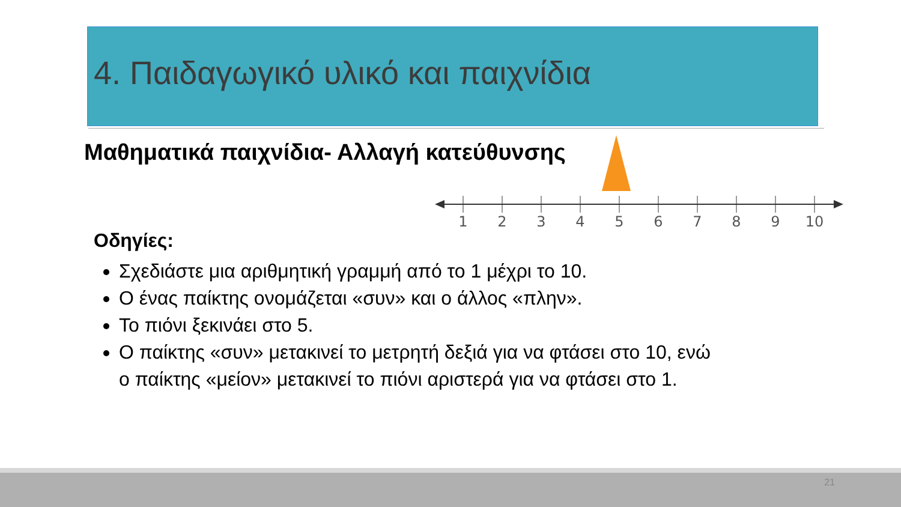4. Παιδαγωγικό υλικό και παιχνίδια
Μαθηματικά παιχνίδια- Αλλαγή κατεύθυνσης
1
2
3
4
5
6
7
8
9
10
Οδηγίες:
Σχεδιάστε μια αριθμητική γραμμή από το 1 μέχρι το 10.
Ο ένας παίκτης ονομάζεται «συν» και ο άλλος «πλην».
Το πιόνι ξεκινάει στο 5.
Ο παίκτης «συν» μετακινεί το μετρητή δεξιά για να φτάσει στο 10, ενώ ο παίκτης «μείον» μετακινεί το πιόνι αριστερά για να φτάσει στο 1.
21